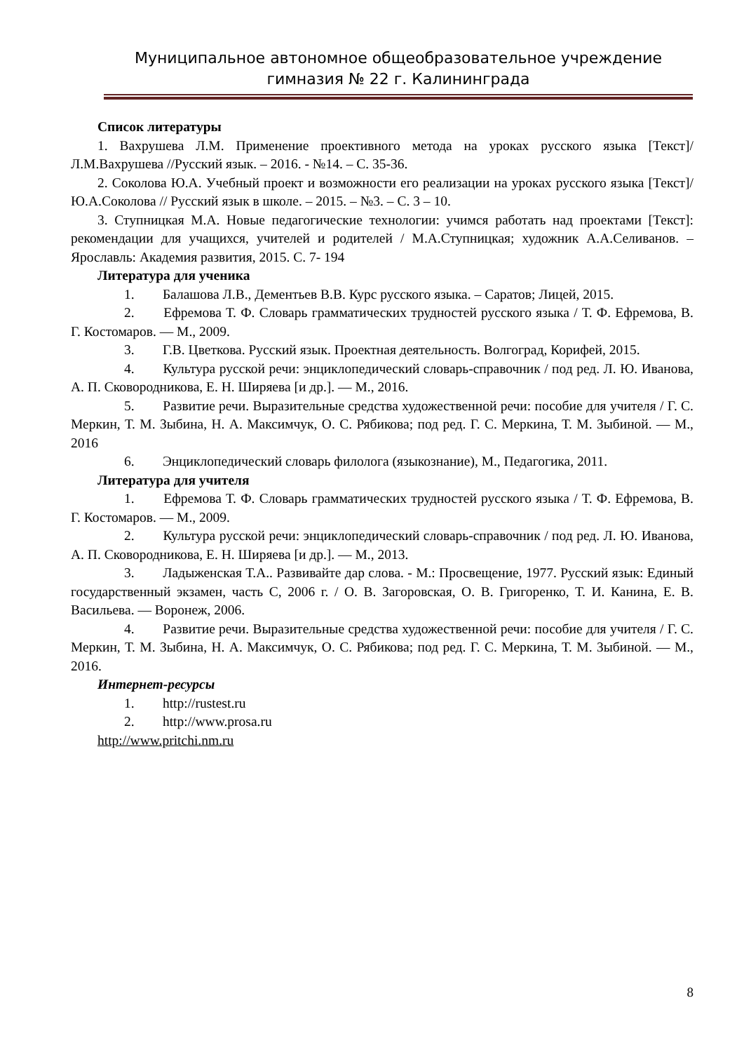Муниципальное автономное общеобразовательное учреждение гимназия № 22 г. Калининграда
Список литературы
1. Вахрушева Л.М. Применение проективного метода на уроках русского языка [Текст]/ Л.М.Вахрушева //Русский язык. – 2016. - №14. – С. 35-36.
2. Соколова Ю.А. Учебный проект и возможности его реализации на уроках русского языка [Текст]/ Ю.А.Соколова // Русский язык в школе. – 2015. – №3. – С. 3 – 10.
3. Ступницкая М.А. Новые педагогические технологии: учимся работать над проектами [Текст]: рекомендации для учащихся, учителей и родителей / М.А.Ступницкая; художник А.А.Селиванов. – Ярославль: Академия развития, 2015. С. 7- 194
Литература для ученика
1. Балашова Л.В., Дементьев В.В. Курс русского языка. – Саратов; Лицей, 2015.
2. Ефремова Т. Ф. Словарь грамматических трудностей русского языка / Т. Ф. Ефремова, В. Г. Костомаров. — М., 2009.
3. Г.В. Цветкова. Русский язык. Проектная деятельность. Волгоград, Корифей, 2015.
4. Культура русской речи: энциклопедический словарь-справочник / под ред. Л. Ю. Иванова, А. П. Сковородникова, Е. Н. Ширяева [и др.]. — М., 2016.
5. Развитие речи. Выразительные средства художественной речи: пособие для учителя / Г. С. Меркин, Т. М. Зыбина, Н. А. Максимчук, О. С. Рябикова; под ред. Г. С. Меркина, Т. М. Зыбиной. — М., 2016
6. Энциклопедический словарь филолога (языкознание), М., Педагогика, 2011.
Литература для учителя
1. Ефремова Т. Ф. Словарь грамматических трудностей русского языка / Т. Ф. Ефремова, В. Г. Костомаров. — М., 2009.
2. Культура русской речи: энциклопедический словарь-справочник / под ред. Л. Ю. Иванова, А. П. Сковородникова, Е. Н. Ширяева [и др.]. — М., 2013.
3. Ладыженская Т.А.. Развивайте дар слова. - М.: Просвещение, 1977. Русский язык: Единый государственный экзамен, часть С, 2006 г. / О. В. Загоровская, О. В. Григоренко, Т. И. Канина, Е. В. Васильева. — Воронеж, 2006.
4. Развитие речи. Выразительные средства художественной речи: пособие для учителя / Г. С. Меркин, Т. М. Зыбина, Н. А. Максимчук, О. С. Рябикова; под ред. Г. С. Меркина, Т. М. Зыбиной. — М., 2016.
Интернет-ресурсы
1. http://rustest.ru
2. http://www.prosa.ru
http://www.pritchi.nm.ru
8